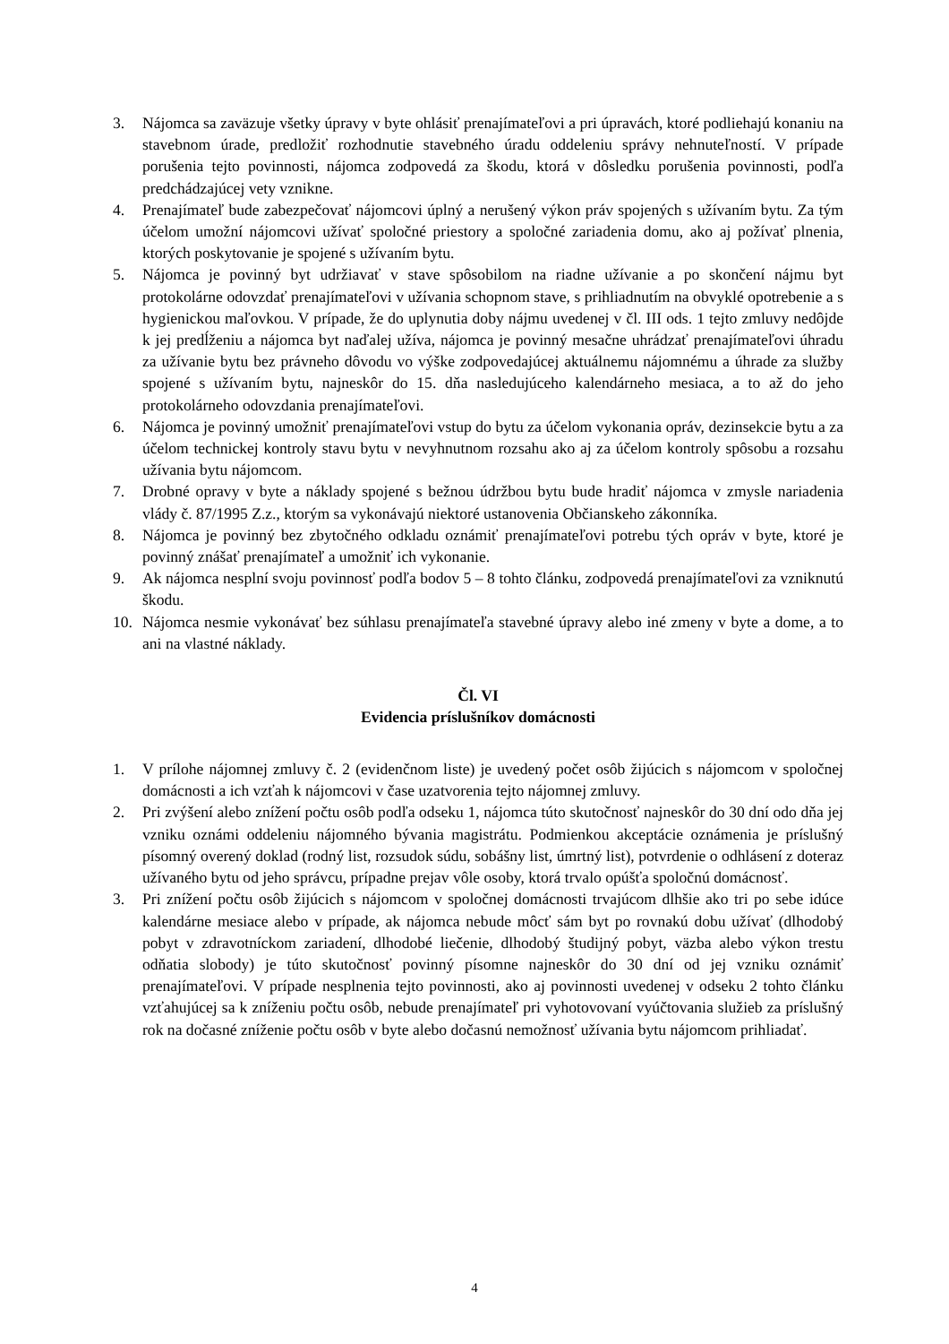3. Nájomca sa zaväzuje všetky úpravy v byte ohlásiť prenajímateľovi a pri úpravách, ktoré podliehajú konaniu na stavebnom úrade, predložiť rozhodnutie stavebného úradu oddeleniu správy nehnuteľností. V prípade porušenia tejto povinnosti, nájomca zodpovedá za škodu, ktorá v dôsledku porušenia povinnosti, podľa predchádzajúcej vety vznikne.
4. Prenajímateľ bude zabezpečovať nájomcovi úplný a nerušený výkon práv spojených s užívaním bytu. Za tým účelom umožní nájomcovi užívať spoločné priestory a spoločné zariadenia domu, ako aj požívať plnenia, ktorých poskytovanie je spojené s užívaním bytu.
5. Nájomca je povinný byt udržiavať v stave spôsobilom na riadne užívanie a po skončení nájmu byt protokolárne odovzdať prenajímateľovi v užívania schopnom stave, s prihliadnutím na obvyklé opotrebenie a s hygienickou maľovkou. V prípade, že do uplynutia doby nájmu uvedenej v čl. III ods. 1 tejto zmluvy nedôjde k jej predĺženiu a nájomca byt naďalej užíva, nájomca je povinný mesačne uhrádzať prenajímateľovi úhradu za užívanie bytu bez právneho dôvodu vo výške zodpovedajúcej aktuálnemu nájomnému a úhrade za služby spojené s užívaním bytu, najneskôr do 15. dňa nasledujúceho kalendárneho mesiaca, a to až do jeho protokolárneho odovzdania prenajímateľovi.
6. Nájomca je povinný umožniť prenajímateľovi vstup do bytu za účelom vykonania opráv, dezinsekcie bytu a za účelom technickej kontroly stavu bytu v nevyhnutnom rozsahu ako aj za účelom kontroly spôsobu a rozsahu užívania bytu nájomcom.
7. Drobné opravy v byte a náklady spojené s bežnou údržbou bytu bude hradiť nájomca v zmysle nariadenia vlády č. 87/1995 Z.z., ktorým sa vykonávajú niektoré ustanovenia Občianskeho zákonníka.
8. Nájomca je povinný bez zbytočného odkladu oznámiť prenajímateľovi potrebu tých opráv v byte, ktoré je povinný znášať prenajímateľ a umožniť ich vykonanie.
9. Ak nájomca nesplní svoju povinnosť podľa bodov 5 – 8 tohto článku, zodpovedá prenajímateľovi za vzniknutú škodu.
10. Nájomca nesmie vykonávať bez súhlasu prenajímateľa stavebné úpravy alebo iné zmeny v byte a dome, a to ani na vlastné náklady.
Čl. VI
Evidencia príslušníkov domácnosti
1. V prílohe nájomnej zmluvy č. 2 (evidenčnom liste) je uvedený počet osôb žijúcich s nájomcom v spoločnej domácnosti a ich vzťah k nájomcovi v čase uzatvorenia tejto nájomnej zmluvy.
2. Pri zvýšení alebo znížení počtu osôb podľa odseku 1, nájomca túto skutočnosť najneskôr do 30 dní odo dňa jej vzniku oznámi oddeleniu nájomného bývania magistrátu. Podmienkou akceptácie oznámenia je príslušný písomný overený doklad (rodný list, rozsudok súdu, sobášny list, úmrtný list), potvrdenie o odhlásení z doteraz užívaného bytu od jeho správcu, prípadne prejav vôle osoby, ktorá trvalo opúšťa spoločnú domácnosť.
3. Pri znížení počtu osôb žijúcich s nájomcom v spoločnej domácnosti trvajúcom dlhšie ako tri po sebe idúce kalendárne mesiace alebo v prípade, ak nájomca nebude môcť sám byt po rovnakú dobu užívať (dlhodobý pobyt v zdravotníckom zariadení, dlhodobé liečenie, dlhodobý študijný pobyt, väzba alebo výkon trestu odňatia slobody) je túto skutočnosť povinný písomne najneskôr do 30 dní od jej vzniku oznámiť prenajímateľovi. V prípade nesplnenia tejto povinnosti, ako aj povinnosti uvedenej v odseku 2 tohto článku vzťahujúcej sa k zníženiu počtu osôb, nebude prenajímateľ pri vyhotovovaní vyúčtovania služieb za príslušný rok na dočasné zníženie počtu osôb v byte alebo dočasnú nemožnosť užívania bytu nájomcom prihliadať.
4